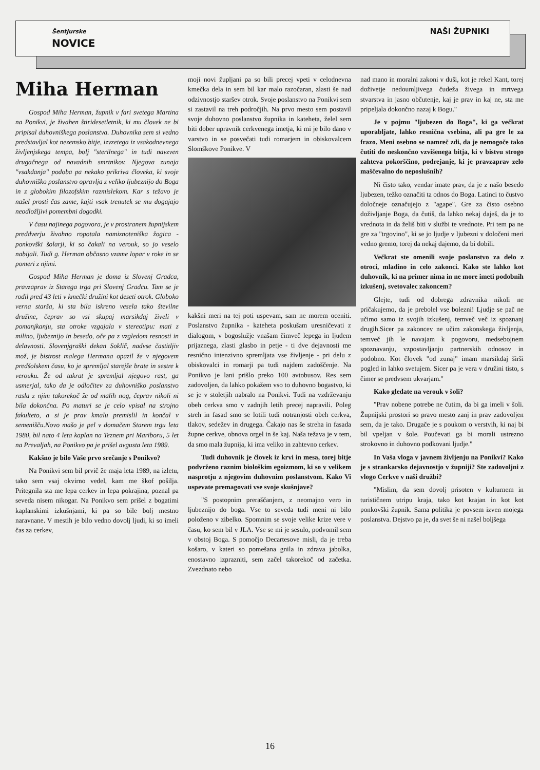Šentjurske
NOVICE
NAŠI ŽUPNIKI
Miha Herman
Gospod Miha Herman, župnik v fari svetega Martina na Ponikvi, je živahen štiridesetletnik, ki mu človek ne bi pripisal duhovniškega poslanstva. Duhovnika sem si vedno predstavljal kot nezemsko bitje, izvzetega iz vsakodnevnega življenjskega tempa, bolj "sterilnega" in tudi navzven drugačnega od navadnih smrtnikov. Njegova zunaja "vsakdanja" podoba pa nekako prikriva človeka, ki svoje duhovniško poslanstvo opravlja z veliko ljubeznijo do Boga in z globokim filozofskim razmislekom. Kar s težavo je našel prosti čas zame, kajti vsak trenutek se mu dogajajo neodložljivi pomembni dogodki.
V času najinega pogovora, je v prostranem župnijskem preddverju živahno ropotala namiznoteniška žogica - ponkovški šolarji, ki so čakali na verouk, so jo veselo nabijali. Tudi g. Herman občasno vzame lopar v roke in se pomeri z njimi.
Gospod Miha Herman je doma iz Slovenj Gradca, pravzaprav iz Starega trga pri Slovenj Gradcu. Tam se je rodil pred 43 leti v kmečki družini kot deseti otrok. Globoko verna starša, ki sta bila iskreno vesela tako številne družine, čeprav so vsi skupaj marsikdaj živeli v pomanjkanju, sta otroke vzgajala v stereotipu: mati z milino, ljubeznijo in besedo, oče pa z vzgledom resnosti in delavnosti. Slovenjgraški dekan Soklič, nadvse častitljiv mož, je bistrost malega Hermana opazil že v njegovem predšolskem času, ko je spremljal starejše brate in sestre k verouku. Že od takrat je spremljal njegovo rast, ga usmerjal, tako da je odločitev za duhovniško poslanstvo rasla z njim takorekoč že od malih nog, čeprav nikoli ni bila dokončna. Po maturi se je celo vpisal na strojno fakulteto, a si je prav kmalu premislil in končal v semenišču.Novo mašo je pel v domačem Starem trgu leta 1980, bil nato 4 leta kaplan na Teznem pri Mariboru, 5 let na Prevaljah, na Ponikvo pa je prišel avgusta leta 1989.
Kakšno je bilo Vaše prvo srečanje s Ponikvo?
Na Ponikvi sem bil prvič že maja leta 1989, na izletu, tako sem vsaj okvirno vedel, kam me škof pošilja. Pritegnila sta me lepa cerkev in lepa pokrajina, poznal pa seveda nisem nikogar. Na Ponikvo sem prišel z bogatimi kaplanskimi izkušnjami, ki pa so bile bolj mestno naravnane. V mestih je bilo vedno dovolj ljudi, ki so imeli čas za cerkev,
moji novi župljani pa so bili precej vpeti v celodnevna kmečka dela in sem bil kar malo razočaran, zlasti še nad odzivnostjo staršev otrok. Svoje poslanstvo na Ponikvi sem si zastavil na treh področjih. Na prvo mesto sem postavil svoje duhovno poslanstvo župnika in kateheta, želel sem biti dober upravnik cerkvenega imetja, ki mi je bilo dano v varstvo in se posvečati tudi romarjem in obiskovalcem Slomškove Ponikve. V
kakšni meri na tej poti uspevam, sam ne morem oceniti. Poslanstvo župnika - kateheta poskušam uresničevati z dialogom, v bogoslužje vnašam čimveč lepega in ljudem prijaznega, zlasti glasbo in petje - ti dve dejavnosti me resnično intenzivno spremljata vse življenje - pri delu z obiskovalci in romarji pa tudi najdem zadoščenje. Na Ponikvo je lani prišlo preko 100 avtobusov. Res sem zadovoljen, da lahko pokažem vso to duhovno bogastvo, ki se je v stoletjih nabralo na Ponikvi. Tudi na vzdrževanju obeh cerkva smo v zadnjih letih precej napravili. Poleg streh in fasad smo se lotili tudi notranjosti obeh cerkva, tlakov, sedežev in drugega. Čakajo nas še streha in fasada župne cerkve, obnova orgel in še kaj. Naša težava je v tem, da smo mala župnija, ki ima veliko in zahtevno cerkev.
Tudi duhovnik je človek iz krvi in mesa, torej bitje podvrženo raznim biološkim egoizmom, ki so v velikem nasprotju z njegovim duhovnim poslanstvom. Kako Vi uspevate premagovati vse svoje skušnjave?
"S postopnim preraščanjem, z neomajno vero in ljubeznijo do boga. Vse to seveda tudi meni ni bilo položeno v zibelko. Spomnim se svoje velike krize vere v času, ko sem bil v JLA. Vse se mi je sesulo, podvomil sem v obstoj Boga. S pomočjo Decartesove misli, da je treba košaro, v kateri so pomešana gnila in zdrava jabolka, enostavno izprazniti, sem začel takorekoč od začetka. Zvezdnato nebo
nad mano in moralni zakoni v duši, kot je rekel Kant, torej doživetje nedoumljivega čudeža živega in mrtvega stvarstva in jasno občutenje, kaj je prav in kaj ne, sta me pripeljala dokončno nazaj k Bogu."
Je v pojmu "ljubezen do Boga", ki ga večkrat uporabljate, lahko resnična vsebina, ali pa gre le za frazo. Meni osebno se namreč zdi, da je nemogoče tako čutiti do neskončno vzvišenega bitja, ki v bistvu strogo zahteva pokorščino, podrejanje, ki je pravzaprav zelo maščevalno do neposlušnih?
Ni čisto tako, vendar imate prav, da je z našo besedo ljubezen, težko označiti ta odnos do Boga. Latinci to čustvo določneje označujejo z "agape". Gre za čisto osebno doživljanje Boga, da čutiš, da lahko nekaj daješ, da je to vrednota in da želiš biti v službi te vrednote. Pri tem pa ne gre za "trgovino", ki se jo ljudje v ljubezni v določeni meri vedno gremo, torej da nekaj dajemo, da bi dobili.
Večkrat ste omenili svoje poslanstvo za delo z otroci, mladino in celo zakonci. Kako ste lahko kot duhovnik, ki na primer nima in ne more imeti podobnih izkušenj, svetovalec zakoncem?
Glejte, tudi od dobrega zdravnika nikoli ne pričakujemo, da je prebolel vse bolezni! Ljudje se pač ne učimo samo iz svojih izkušenj, temveč več iz spoznanj drugih.Sicer pa zakoncev ne učim zakonskega življenja, temveč jih le navajam k pogovoru, medsebojnem spoznavanju, vzpostavljanju partnerskih odnosov in podobno. Kot človek "od zunaj" imam marsikdaj širši pogled in lahko svetujem. Sicer pa je vera v družini tisto, s čimer se predvsem ukvarjam."
Kako gledate na verouk v šoli?
"Prav nobene potrebe ne čutim, da bi ga imeli v šoli. Župnijski prostori so pravo mesto zanj in prav zadovoljen sem, da je tako. Drugače je s poukom o verstvih, ki naj bi bil vpeljan v šole. Poučevati ga bi morali ustrezno strokovno in duhovno podkovani ljudje."
In Vaša vloga v javnem življenju na Ponikvi? Kako je s strankarsko dejavnostjo v župniji? Ste zadovoljni z vlogo Cerkve v naši družbi?
"Mislim, da sem dovolj prisoten v kulturnem in turističnem utripu kraja, tako kot krajan in kot kot ponkovški župnik. Sama politika je povsem izven mojega poslanstva. Dejstvo pa je, da svet še ni našel boljšega
16